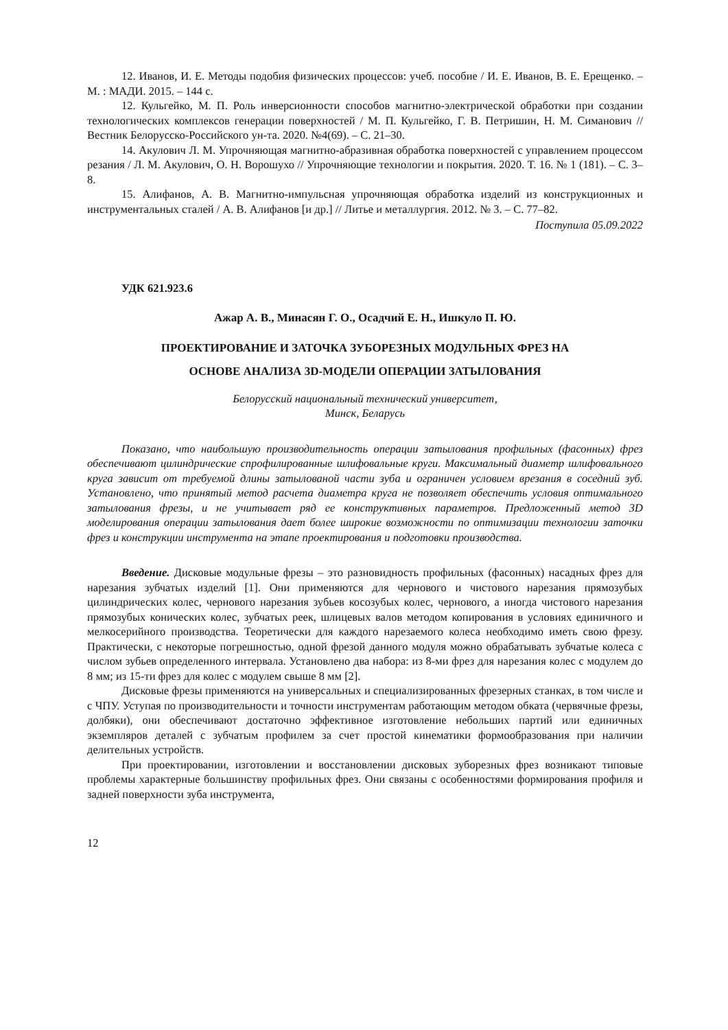12. Иванов, И. Е. Методы подобия физических процессов: учеб. пособие / И. Е. Иванов, В. Е. Ерещенко. – М. : МАДИ. 2015. – 144 с.
12. Кульгейко, М. П. Роль инверсионности способов магнитно-электрической обработки при создании технологических комплексов генерации поверхностей / М. П. Кульгейко, Г. В. Петришин, Н. М. Симанович // Вестник Белорусско-Российского ун-та. 2020. №4(69). – С. 21–30.
14. Акулович Л. М. Упрочняющая магнитно-абразивная обработка поверхностей с управлением процессом резания / Л. М. Акулович, О. Н. Ворошухо // Упрочняющие технологии и покрытия. 2020. Т. 16. № 1 (181). – С. 3–8.
15. Алифанов, А. В. Магнитно-импульсная упрочняющая обработка изделий из конструкционных и инструментальных сталей / А. В. Алифанов [и др.] // Литье и металлургия. 2012. № 3. – С. 77–82.
Поступила 05.09.2022
УДК 621.923.6
Ажар А. В., Минасян Г. О., Осадчий Е. Н., Ишкуло П. Ю.
ПРОЕКТИРОВАНИЕ И ЗАТОЧКА ЗУБОРЕЗНЫХ МОДУЛЬНЫХ ФРЕЗ НА
ОСНОВЕ АНАЛИЗА 3D-МОДЕЛИ ОПЕРАЦИИ ЗАТЫЛОВАНИЯ
Белорусский национальный технический университет,
Минск, Беларусь
Показано, что наибольшую производительность операции затылования профильных (фасонных) фрез обеспечивают цилиндрические спрофилированные шлифовальные круги. Максимальный диаметр шлифовального круга зависит от требуемой длины затылованой части зуба и ограничен условием врезания в соседний зуб. Установлено, что принятый метод расчета диаметра круга не позволяет обеспечить условия оптимального затылования фрезы, и не учитывает ряд ее конструктивных параметров. Предложенный метод 3D моделирования операции затылования дает более широкие возможности по оптимизации технологии заточки фрез и конструкции инструмента на этапе проектирования и подготовки производства.
Введение. Дисковые модульные фрезы – это разновидность профильных (фасонных) насадных фрез для нарезания зубчатых изделий [1]. Они применяются для чернового и чистового нарезания прямозубых цилиндрических колес, чернового нарезания зубьев косозубых колес, чернового, а иногда чистового нарезания прямозубых конических колес, зубчатых реек, шлицевых валов методом копирования в условиях единичного и мелкосерийного производства. Теоретически для каждого нарезаемого колеса необходимо иметь свою фрезу. Практически, с некоторые погрешностью, одной фрезой данного модуля можно обрабатывать зубчатые колеса с числом зубьев определенного интервала. Установлено два набора: из 8-ми фрез для нарезания колес с модулем до 8 мм; из 15-ти фрез для колес с модулем свыше 8 мм [2].
Дисковые фрезы применяются на универсальных и специализированных фрезерных станках, в том числе и с ЧПУ. Уступая по производительности и точности инструментам работающим методом обката (червячные фрезы, долбяки), они обеспечивают достаточно эффективное изготовление небольших партий или единичных экземпляров деталей с зубчатым профилем за счет простой кинематики формообразования при наличии делительных устройств.
При проектировании, изготовлении и восстановлении дисковых зуборезных фрез возникают типовые проблемы характерные большинству профильных фрез. Они связаны с особенностями формирования профиля и задней поверхности зуба инструмента,
12